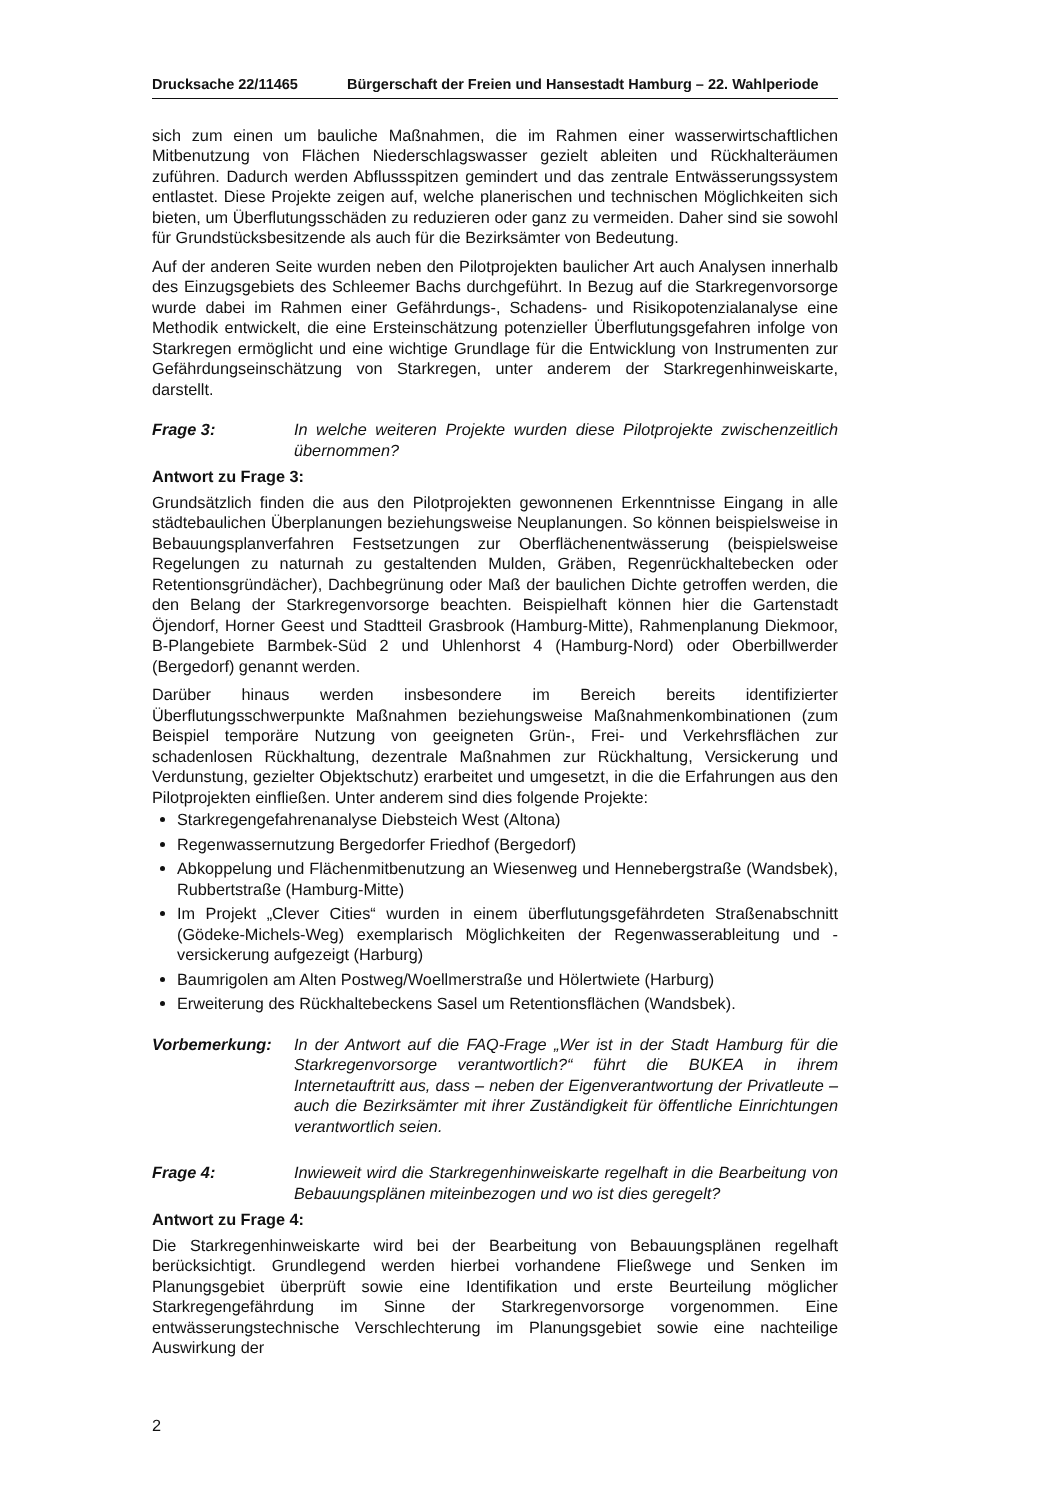Drucksache 22/11465 Bürgerschaft der Freien und Hansestadt Hamburg – 22. Wahlperiode
sich zum einen um bauliche Maßnahmen, die im Rahmen einer wasserwirtschaftlichen Mitbenutzung von Flächen Niederschlagswasser gezielt ableiten und Rückhalteräumen zuführen. Dadurch werden Abflussspitzen gemindert und das zentrale Entwässerungssystem entlastet. Diese Projekte zeigen auf, welche planerischen und technischen Möglichkeiten sich bieten, um Überflutungsschäden zu reduzieren oder ganz zu vermeiden. Daher sind sie sowohl für Grundstücksbesitzende als auch für die Bezirksämter von Bedeutung.
Auf der anderen Seite wurden neben den Pilotprojekten baulicher Art auch Analysen innerhalb des Einzugsgebiets des Schleemer Bachs durchgeführt. In Bezug auf die Starkregenvorsorge wurde dabei im Rahmen einer Gefährdungs-, Schadens- und Risikopotenzialanalyse eine Methodik entwickelt, die eine Ersteinschätzung potenzieller Überflutungsgefahren infolge von Starkregen ermöglicht und eine wichtige Grundlage für die Entwicklung von Instrumenten zur Gefährdungseinschätzung von Starkregen, unter anderem der Starkregenhinweiskarte, darstellt.
Frage 3: In welche weiteren Projekte wurden diese Pilotprojekte zwischenzeitlich übernommen?
Antwort zu Frage 3:
Grundsätzlich finden die aus den Pilotprojekten gewonnenen Erkenntnisse Eingang in alle städtebaulichen Überplanungen beziehungsweise Neuplanungen. So können beispielsweise in Bebauungsplanverfahren Festsetzungen zur Oberflächenentwässerung (beispielsweise Regelungen zu naturnah zu gestaltenden Mulden, Gräben, Regenrückhaltebecken oder Retentionsgründächer), Dachbegrünung oder Maß der baulichen Dichte getroffen werden, die den Belang der Starkregenvorsorge beachten. Beispielhaft können hier die Gartenstadt Öjendorf, Horner Geest und Stadtteil Grasbrook (Hamburg-Mitte), Rahmenplanung Diekmoor, B-Plangebiete Barmbek-Süd 2 und Uhlenhorst 4 (Hamburg-Nord) oder Oberbillwerder (Bergedorf) genannt werden.
Darüber hinaus werden insbesondere im Bereich bereits identifizierter Überflutungsschwerpunkte Maßnahmen beziehungsweise Maßnahmenkombinationen (zum Beispiel temporäre Nutzung von geeigneten Grün-, Frei- und Verkehrsflächen zur schadenlosen Rückhaltung, dezentrale Maßnahmen zur Rückhaltung, Versickerung und Verdunstung, gezielter Objektschutz) erarbeitet und umgesetzt, in die die Erfahrungen aus den Pilotprojekten einfließen. Unter anderem sind dies folgende Projekte:
Starkregengefahrenanalyse Diebsteich West (Altona)
Regenwassernutzung Bergedorfer Friedhof (Bergedorf)
Abkoppelung und Flächenmitbenutzung an Wiesenweg und Hennebergstraße (Wandsbek), Rubbertstraße (Hamburg-Mitte)
Im Projekt „Clever Cities“ wurden in einem überflutungsgefährdeten Straßenabschnitt (Gödeke-Michels-Weg) exemplarisch Möglichkeiten der Regenwasserableitung und -versickerung aufgezeigt (Harburg)
Baumrigolen am Alten Postweg/Woellmerstraße und Hölertwiete (Harburg)
Erweiterung des Rückhaltebeckens Sasel um Retentionsflächen (Wandsbek).
Vorbemerkung: In der Antwort auf die FAQ-Frage „Wer ist in der Stadt Hamburg für die Starkregenvorsorge verantwortlich?“ führt die BUKEA in ihrem Internetauftritt aus, dass – neben der Eigenverantwortung der Privatleute – auch die Bezirksämter mit ihrer Zuständigkeit für öffentliche Einrichtungen verantwortlich seien.
Frage 4: Inwieweit wird die Starkregenhinweiskarte regelhaft in die Bearbeitung von Bebauungsplänen miteinbezogen und wo ist dies geregelt?
Antwort zu Frage 4:
Die Starkregenhinweiskarte wird bei der Bearbeitung von Bebauungsplänen regelhaft berücksichtigt. Grundlegend werden hierbei vorhandene Fließwege und Senken im Planungsgebiet überprüft sowie eine Identifikation und erste Beurteilung möglicher Starkregengefährdung im Sinne der Starkregenvorsorge vorgenommen. Eine entwässerungstechnische Verschlechterung im Planungsgebiet sowie eine nachteilige Auswirkung der
2